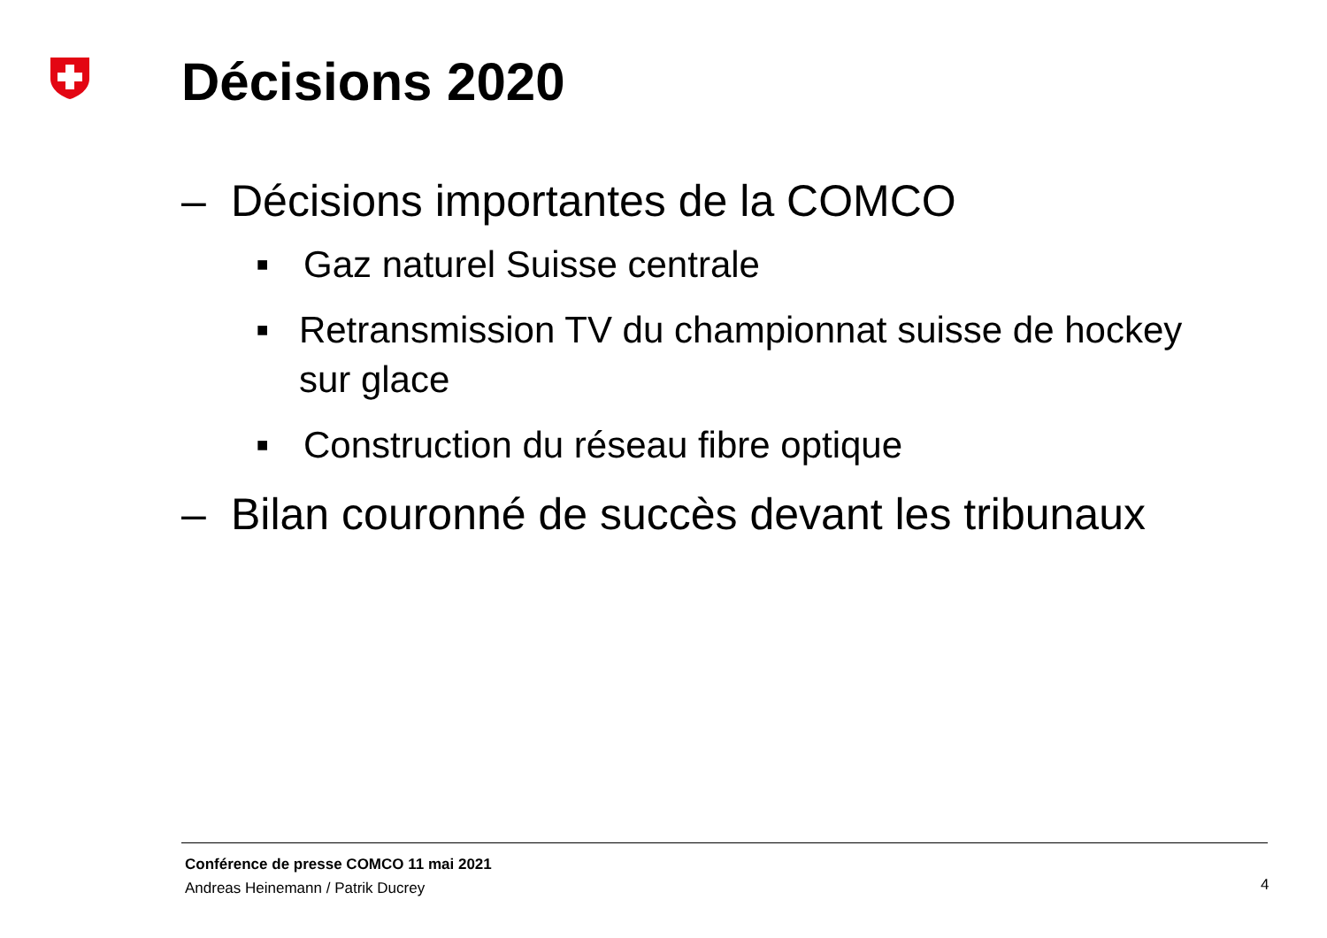Décisions 2020
– Décisions importantes de la COMCO
■ Gaz naturel Suisse centrale
■ Retransmission TV du championnat suisse de hockey sur glace
■ Construction du réseau fibre optique
– Bilan couronné de succès devant les tribunaux
Conférence de presse COMCO 11 mai 2021
Andreas Heinemann / Patrik Ducrey
4